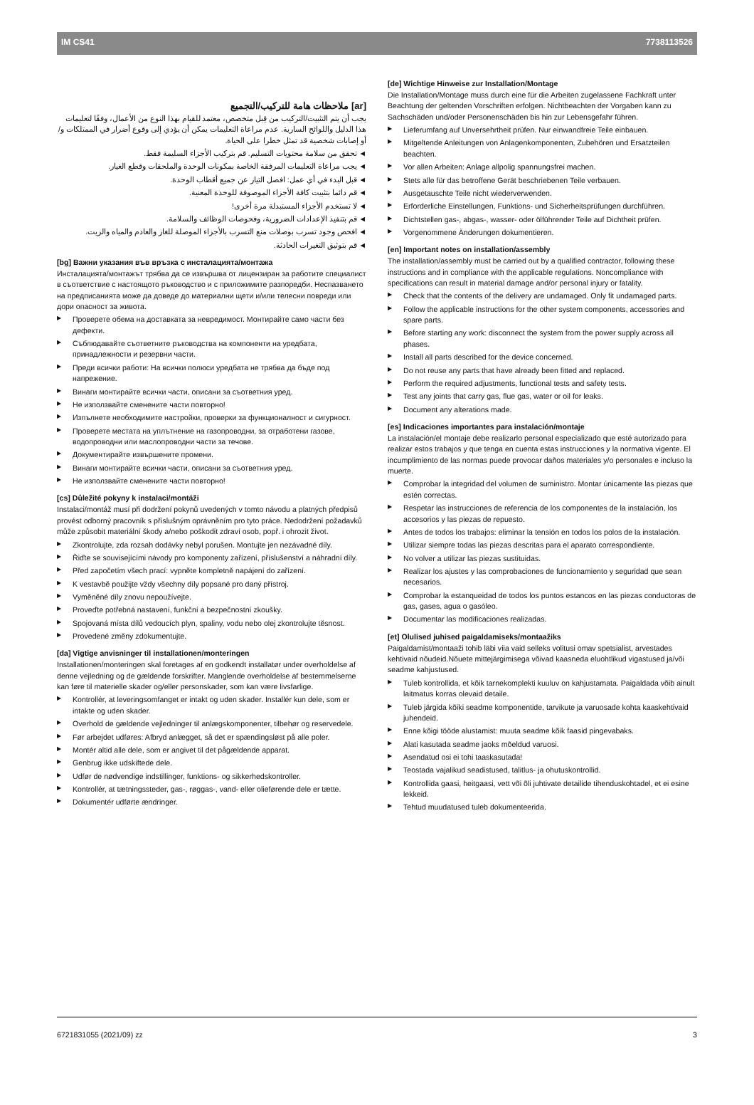IM CS41 7738113526
[ar] ملاحظات هامة للتركيب/التجميع
يجب أن يتم التثبيت/التركيب من قِبل متخصص، معتمد للقيام بهذا النوع من الأعمال، وفقًا لتعليمات هذا الدليل واللوائح السارية. عدم مراعاة التعليمات يمكن أن يؤدي إلى وقوع أضرار في الممتلكات و/أو إصابات شخصية قد تمثل خطرا على الحياة.
◄ تحقق من سلامة محتويات التسليم. قم بتركيب الأجزاء السليمة فقط.
◄ يجب مراعاة التعليمات المرفقة الخاصة بمكونات الوحدة والملحقات وقطع الغيار.
◄ قبل البدء في أي عمل: افصل التيار عن جميع أقطاب الوحدة.
◄ قم دائما بتثبيت كافة الأجزاء الموصوفة للوحدة المعنية.
◄ لا تستخدم الأجزاء المستبدلة مرة أخرى!
◄ قم بتنفيذ الإعدادات الضرورية، وفحوصات الوظائف والسلامة.
◄ افحص وجود تسرب بوصلات منع التسرب بالأجزاء الموصلة للغاز والعادم والمياه والزيت.
◄ قم بتوثيق التغيرات الحادثة.
[bg] Важни указания във връзка с инсталацията/монтажа
Инсталацията/монтажът трябва да се извършва от лицензиран за работите специалист в съответствие с настоящото ръководство и с приложимите разпоредби. Неспазването на предписанията може да доведе до материални щети и/или телесни повреди или дори опасност за живота.
▶ Проверете обема на доставката за невредимост. Монтирайте само части без дефекти.
▶ Съблюдавайте съответните ръководства на компоненти на уредбата, принадлежности и резервни части.
▶ Преди всички работи: На всички полюси уредбата не трябва да бъде под напрежение.
▶ Винаги монтирайте всички части, описани за съответния уред.
▶ Не използвайте сменените части повторно!
▶ Изпълнете необходимите настройки, проверки за функционалност и сигурност.
▶ Проверете местата на уплътнение на газопроводни, за отработени газове, водопроводни или маслопроводни части за течове.
▶ Документирайте извършените промени.
▶ Винаги монтирайте всички части, описани за съответния уред.
▶ Не използвайте сменените части повторно!
[cs] Důležité pokyny k instalaci/montáži
Instalaci/montáž musí při dodržení pokynů uvedených v tomto návodu a platných předpisů provést odborný pracovník s příslušným oprávněním pro tyto práce. Nedodržení požadavků může způsobit materiální škody a/nebo poškodit zdraví osob, popř. i ohrozit život.
▶ Zkontrolujte, zda rozsah dodávky nebyl porušen. Montujte jen nezávadné díly.
▶ Řiďte se souvisejícími návody pro komponenty zařízení, příslušenství a náhradní díly.
▶ Před započetím všech prací: vypněte kompletně napájení do zařízení.
▶ K vestavbě použijte vždy všechny díly popsané pro daný přístroj.
▶ Vyměněné díly znovu nepoužívejte.
▶ Proveďte potřebná nastavení, funkční a bezpečnostní zkoušky.
▶ Spojovaná místa dílů vedoucích plyn, spaliny, vodu nebo olej zkontrolujte těsnost.
▶ Provedené změny zdokumentujte.
[da] Vigtige anvisninger til installationen/monteringen
Installationen/monteringen skal foretages af en godkendt installatør under overholdelse af denne vejledning og de gældende forskrifter. Manglende overholdelse af bestemmelserne kan føre til materielle skader og/eller personskader, som kan være livsfarlige.
▶ Kontrollér, at leveringsomfanget er intakt og uden skader. Installér kun dele, som er intakte og uden skader.
▶ Overhold de gældende vejledninger til anlægskomponenter, tilbehør og reservedele.
▶ Før arbejdet udføres: Afbryd anlægget, så det er spændingsløst på alle poler.
▶ Montér altid alle dele, som er angivet til det pågældende apparat.
▶ Genbrug ikke udskiftede dele.
▶ Udfør de nødvendige indstillinger, funktions- og sikkerhedskontroller.
▶ Kontrollér, at tætningssteder, gas-, røggas-, vand- eller olieførende dele er tætte.
▶ Dokumentér udførte ændringer.
[de] Wichtige Hinweise zur Installation/Montage
Die Installation/Montage muss durch eine für die Arbeiten zugelassene Fachkraft unter Beachtung der geltenden Vorschriften erfolgen. Nichtbeachten der Vorgaben kann zu Sachschäden und/oder Personenschäden bis hin zur Lebensgefahr führen.
▶ Lieferumfang auf Unversehrtheit prüfen. Nur einwandfreie Teile einbauen.
▶ Mitgeltende Anleitungen von Anlagenkomponenten, Zubehören und Ersatzteilen beachten.
▶ Vor allen Arbeiten: Anlage allpolig spannungsfrei machen.
▶ Stets alle für das betroffene Gerät beschriebenen Teile verbauen.
▶ Ausgetauschte Teile nicht wiederverwenden.
▶ Erforderliche Einstellungen, Funktions- und Sicherheitsprüfungen durchführen.
▶ Dichtstellen gas-, abgas-, wasser- oder ölführender Teile auf Dichtheit prüfen.
▶ Vorgenommene Änderungen dokumentieren.
[en] Important notes on installation/assembly
The installation/assembly must be carried out by a qualified contractor, following these instructions and in compliance with the applicable regulations. Noncompliance with specifications can result in material damage and/or personal injury or fatality.
▶ Check that the contents of the delivery are undamaged. Only fit undamaged parts.
▶ Follow the applicable instructions for the other system components, accessories and spare parts.
▶ Before starting any work: disconnect the system from the power supply across all phases.
▶ Install all parts described for the device concerned.
▶ Do not reuse any parts that have already been fitted and replaced.
▶ Perform the required adjustments, functional tests and safety tests.
▶ Test any joints that carry gas, flue gas, water or oil for leaks.
▶ Document any alterations made.
[es] Indicaciones importantes para instalación/montaje
La instalación/el montaje debe realizarlo personal especializado que esté autorizado para realizar estos trabajos y que tenga en cuenta estas instrucciones y la normativa vigente. El incumplimiento de las normas puede provocar daños materiales y/o personales e incluso la muerte.
▶ Comprobar la integridad del volumen de suministro. Montar únicamente las piezas que estén correctas.
▶ Respetar las instrucciones de referencia de los componentes de la instalación, los accesorios y las piezas de repuesto.
▶ Antes de todos los trabajos: eliminar la tensión en todos los polos de la instalación.
▶ Utilizar siempre todas las piezas descritas para el aparato correspondiente.
▶ No volver a utilizar las piezas sustituidas.
▶ Realizar los ajustes y las comprobaciones de funcionamiento y seguridad que sean necesarios.
▶ Comprobar la estanqueidad de todos los puntos estancos en las piezas conductoras de gas, gases, agua o gasóleo.
▶ Documentar las modificaciones realizadas.
[et] Olulised juhised paigaldamiseks/montaažiks
Paigaldamist/montaaži tohib läbi viia vaid selleks volitusi omav spetsialist, arvestades kehtivaid nõudeid.Nõuete mittejärgimisega võivad kaasneda eluohtlikud vigastused ja/või seadme kahjustused.
▶ Tuleb kontrollida, et kõik tarnekomplekti kuuluv on kahjustamata. Paigaldada võib ainult laitmatus korras olevaid detaile.
▶ Tuleb järgida kõiki seadme komponentide, tarvikute ja varuosade kohta kaaskehtivaid juhendeid.
▶ Enne kõigi tööde alustamist: muuta seadme kõik faasid pingevabaks.
▶ Alati kasutada seadme jaoks mõeldud varuosi.
▶ Asendatud osi ei tohi taaskasutada!
▶ Teostada vajalikud seadistused, talitlus- ja ohutuskontrollid.
▶ Kontrollida gaasi, heitgaasi, vett või õli juhtivate detailide tihenduskohtadel, et ei esine lekkeid.
▶ Tehtud muudatused tuleb dokumenteerida.
6721831055 (2021/09) zz 3